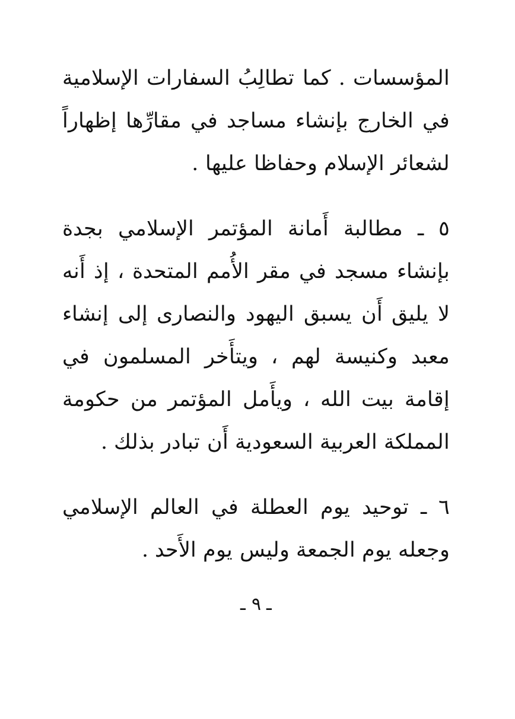المؤسسات . كما تطالِبُ السفارات الإسلامية في الخارج بإنشاء مساجد في مقارِّها إظهاراً لشعائر الإسلام وحفاظا عليها .
٥ ـ مطالبة أَمانة المؤتمر الإسلامي بجدة بإنشاء مسجد في مقر الأُمم المتحدة ، إذ أَنه لا يليق أَن يسبق اليهود والنصارى إلى إنشاء معبد وكنيسة لهم ، ويتأَخر المسلمون في إقامة بيت الله ، ويأَمل المؤتمر من حكومة المملكة العربية السعودية أَن تبادر بذلك .
٦ ـ توحيد يوم العطلة في العالم الإسلامي وجعله يوم الجمعة وليس يوم الأَحد .
ـ ٩ ـ